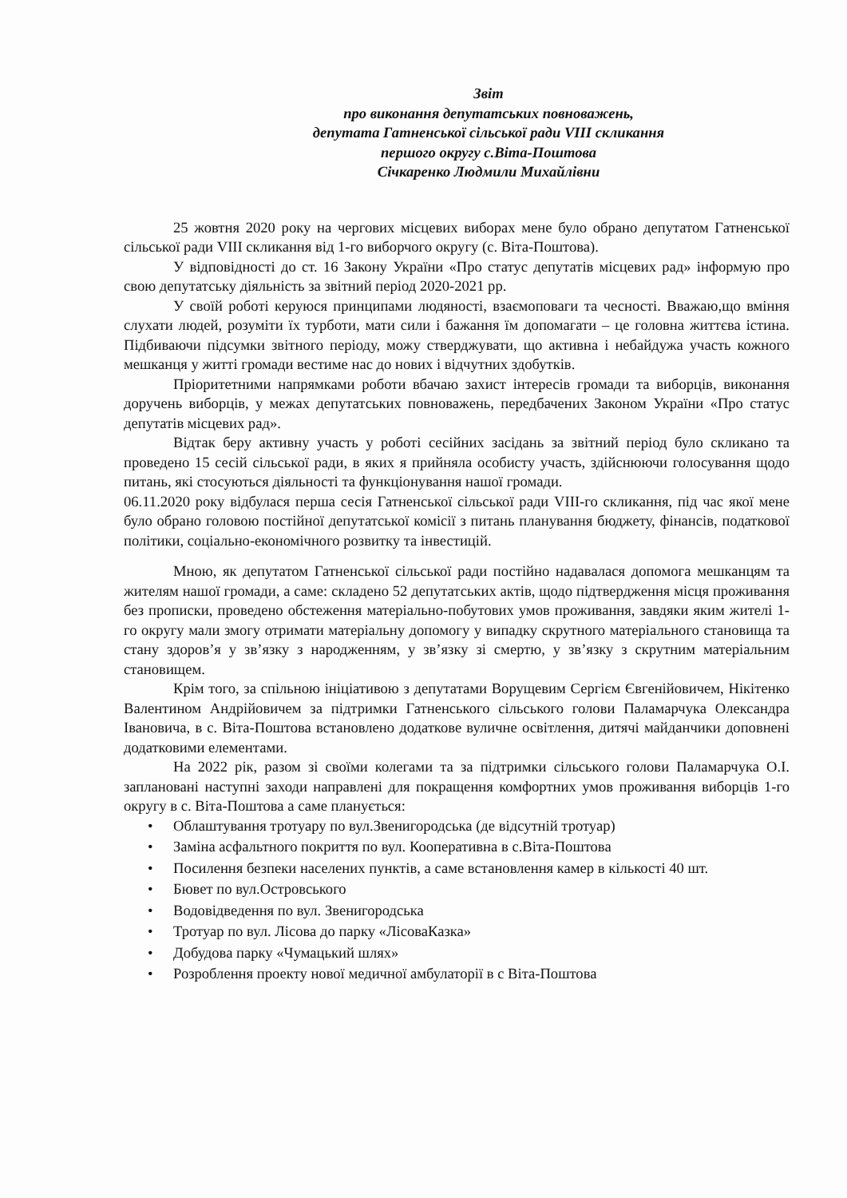Звіт
про виконання депутатських повноважень,
депутата Гатненської сільської ради VIII скликання
першого округу с.Віта-Поштова
Січкаренко Людмили Михайлівни
25 жовтня 2020 року на чергових місцевих виборах мене було обрано депутатом Гатненської сільської ради VIII скликання від 1-го виборчого округу (с. Віта-Поштова).
У відповідності до ст. 16 Закону України «Про статус депутатів місцевих рад» інформую про свою депутатську діяльність за звітний період 2020-2021 рр.
У своїй роботі керуюся принципами людяності, взаємоповаги та чесності. Вважаю,що вміння слухати людей, розуміти їх турботи, мати сили і бажання їм допомагати – це головна життєва істина. Підбиваючи підсумки звітного періоду, можу стверджувати, що активна і небайдужа участь кожного мешканця у житті громади вестиме нас до нових і відчутних здобутків.
Пріоритетними напрямками роботи вбачаю захист інтересів громади та виборців, виконання доручень виборців, у межах депутатських повноважень, передбачених Законом України «Про статус депутатів місцевих рад».
Відтак беру активну участь у роботі сесійних засідань за звітний період було скликано та проведено 15 сесій сільської ради, в яких я прийняла особисту участь, здійснюючи голосування щодо питань, які стосуються діяльності та функціонування нашої громади.
06.11.2020 року відбулася перша сесія Гатненської сільської ради VIII-го скликання, під час якої мене було обрано головою постійної депутатської комісії з питань планування бюджету, фінансів, податкової політики, соціально-економічного розвитку та інвестицій.
Мною, як депутатом Гатненської сільської ради постійно надавалася допомога мешканцям та жителям нашої громади, а саме: складено 52 депутатських актів, щодо підтвердження місця проживання без прописки, проведено обстеження матеріально-побутових умов проживання, завдяки яким жителі 1-го округу мали змогу отримати матеріальну допомогу у випадку скрутного матеріального становища та стану здоров’я у зв’язку з народженням, у зв’язку зі смертю, у зв’язку з скрутним матеріальним становищем.
Крім того, за спільною ініціативою з депутатами Ворущевим Сергієм Євгенійовичем, Нікітенко Валентином Андрійовичем за підтримки Гатненського сільського голови Паламарчука Олександра Івановича, в с. Віта-Поштова встановлено додаткове вуличне освітлення, дитячі майданчики доповнені додатковими елементами.
На 2022 рік, разом зі своїми колегами та за підтримки сільського голови Паламарчука О.І. заплановані наступні заходи направлені для покращення комфортних умов проживання виборців 1-го округу в с. Віта-Поштова а саме планується:
• Облаштування тротуару по вул.Звенигородська (де відсутній тротуар)
• Заміна асфальтного покриття по вул. Кооперативна в с.Віта-Поштова
• Посилення безпеки населених пунктів, а саме встановлення камер в кількості 40 шт.
• Бювет по вул.Островського
• Водовідведення по вул. Звенигородська
• Тротуар по вул. Лісова до парку «ЛісоваКазка»
• Добудова парку «Чумацький шлях»
• Розроблення проекту нової медичної амбулаторії в с Віта-Поштова